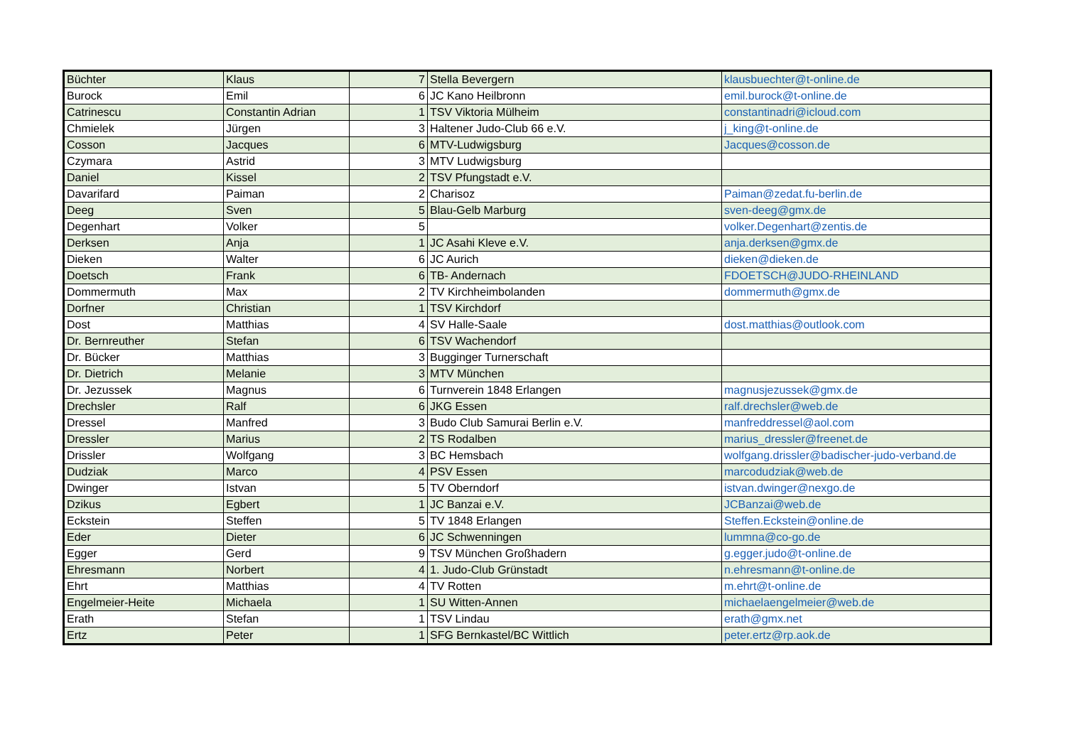| Büchter | Klaus | 7 | Stella Bevergern | klausbuechter@t-online.de |
| Burock | Emil | 6 | JC Kano Heilbronn | emil.burock@t-online.de |
| Catrinescu | Constantin Adrian | 1 | TSV Viktoria Mülheim | constantinadri@icloud.com |
| Chmielek | Jürgen | 3 | Haltener Judo-Club 66 e.V. | j_king@t-online.de |
| Cosson | Jacques | 6 | MTV-Ludwigsburg | Jacques@cosson.de |
| Czymara | Astrid | 3 | MTV Ludwigsburg | |
| Daniel | Kissel | 2 | TSV Pfungstadt e.V. | |
| Davarifard | Paiman | 2 | Charisoz | Paiman@zedat.fu-berlin.de |
| Deeg | Sven | 5 | Blau-Gelb Marburg | sven-deeg@gmx.de |
| Degenhart | Volker | 5 | | volker.Degenhart@zentis.de |
| Derksen | Anja | 1 | JC Asahi Kleve e.V. | anja.derksen@gmx.de |
| Dieken | Walter | 6 | JC Aurich | dieken@dieken.de |
| Doetsch | Frank | 6 | TB- Andernach | FDOETSCH@JUDO-RHEINLAND |
| Dommermuth | Max | 2 | TV Kirchheimbolanden | dommermuth@gmx.de |
| Dorfner | Christian | 1 | TSV Kirchdorf | |
| Dost | Matthias | 4 | SV Halle-Saale | dost.matthias@outlook.com |
| Dr. Bernreuther | Stefan | 6 | TSV Wachendorf | |
| Dr. Bücker | Matthias | 3 | Bugginger Turnerschaft | |
| Dr. Dietrich | Melanie | 3 | MTV München | |
| Dr. Jezussek | Magnus | 6 | Turnverein 1848 Erlangen | magnusjezussek@gmx.de |
| Drechsler | Ralf | 6 | JKG Essen | ralf.drechsler@web.de |
| Dressel | Manfred | 3 | Budo Club Samurai Berlin e.V. | manfreddressel@aol.com |
| Dressler | Marius | 2 | TS Rodalben | marius_dressler@freenet.de |
| Drissler | Wolfgang | 3 | BC Hemsbach | wolfgang.drissler@badischer-judo-verband.de |
| Dudziak | Marco | 4 | PSV Essen | marcodudziak@web.de |
| Dwinger | Istvan | 5 | TV Oberndorf | istvan.dwinger@nexgo.de |
| Dzikus | Egbert | 1 | JC Banzai e.V. | JCBanzai@web.de |
| Eckstein | Steffen | 5 | TV 1848 Erlangen | Steffen.Eckstein@online.de |
| Eder | Dieter | 6 | JC Schwenningen | lummna@co-go.de |
| Egger | Gerd | 9 | TSV München Großhadern | g.egger.judo@t-online.de |
| Ehresmann | Norbert | 4 | 1. Judo-Club Grünstadt | n.ehresmann@t-online.de |
| Ehrt | Matthias | 4 | TV Rotten | m.ehrt@t-online.de |
| Engelmeier-Heite | Michaela | 1 | SU Witten-Annen | michaelaengelmeier@web.de |
| Erath | Stefan | 1 | TSV Lindau | erath@gmx.net |
| Ertz | Peter | 1 | SFG Bernkastel/BC Wittlich | peter.ertz@rp.aok.de |